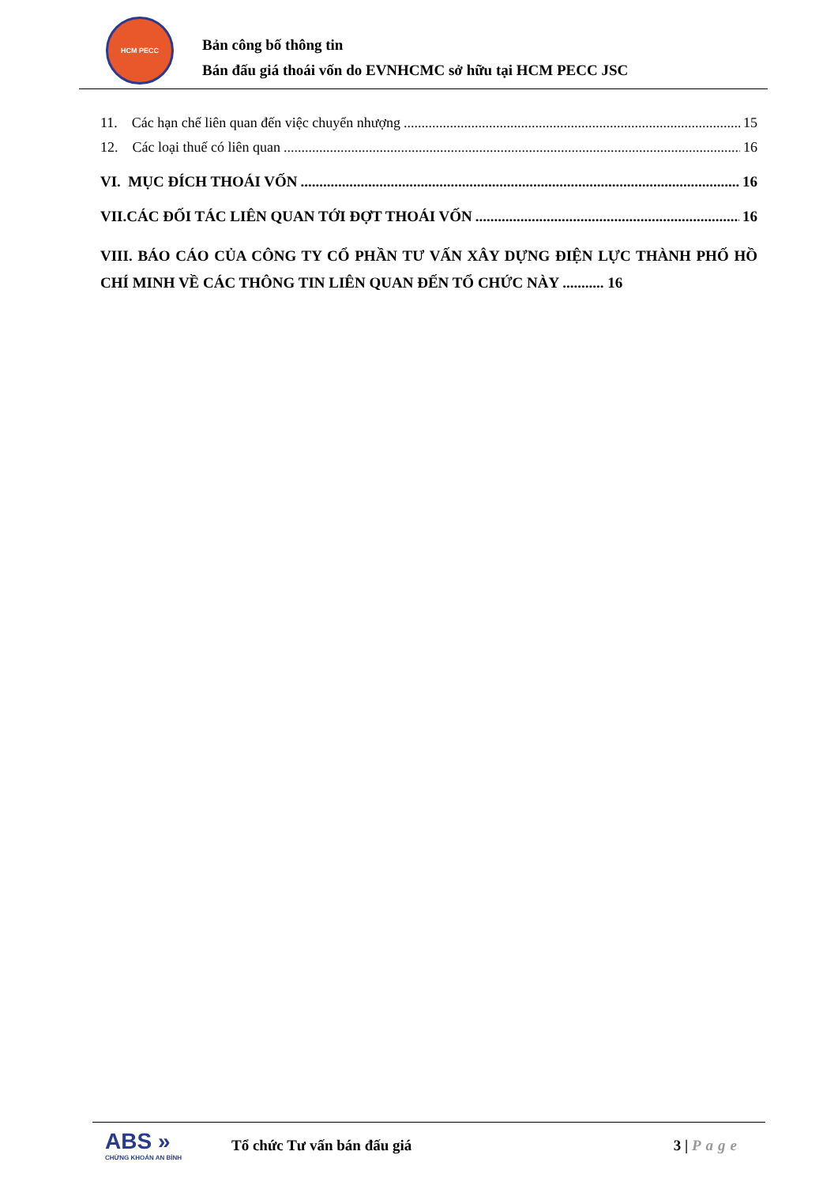HCM PECC
Bản công bố thông tin
Bán đấu giá thoái vốn do EVNHCMC sở hữu tại HCM PECC JSC
11. Các hạn chế liên quan đến việc chuyển nhượng 15
12. Các loại thuế có liên quan 16
VI. MỤC ĐÍCH THOÁI VỐN 16
VII.CÁC ĐỐI TÁC LIÊN QUAN TỚI ĐỢT THOÁI VỐN 16
VIII. BÁO CÁO CỦA CÔNG TY CỔ PHẦN TƯ VẤN XÂY DỰNG ĐIỆN LỰC THÀNH PHỐ HỒ CHÍ MINH VỀ CÁC THÔNG TIN LIÊN QUAN ĐẾN TỔ CHỨC NÀY ........... 16
ABS »
CHỨNG KHOÁN AN BÌNH
Tổ chức Tư vấn bán đấu giá 3 | Page